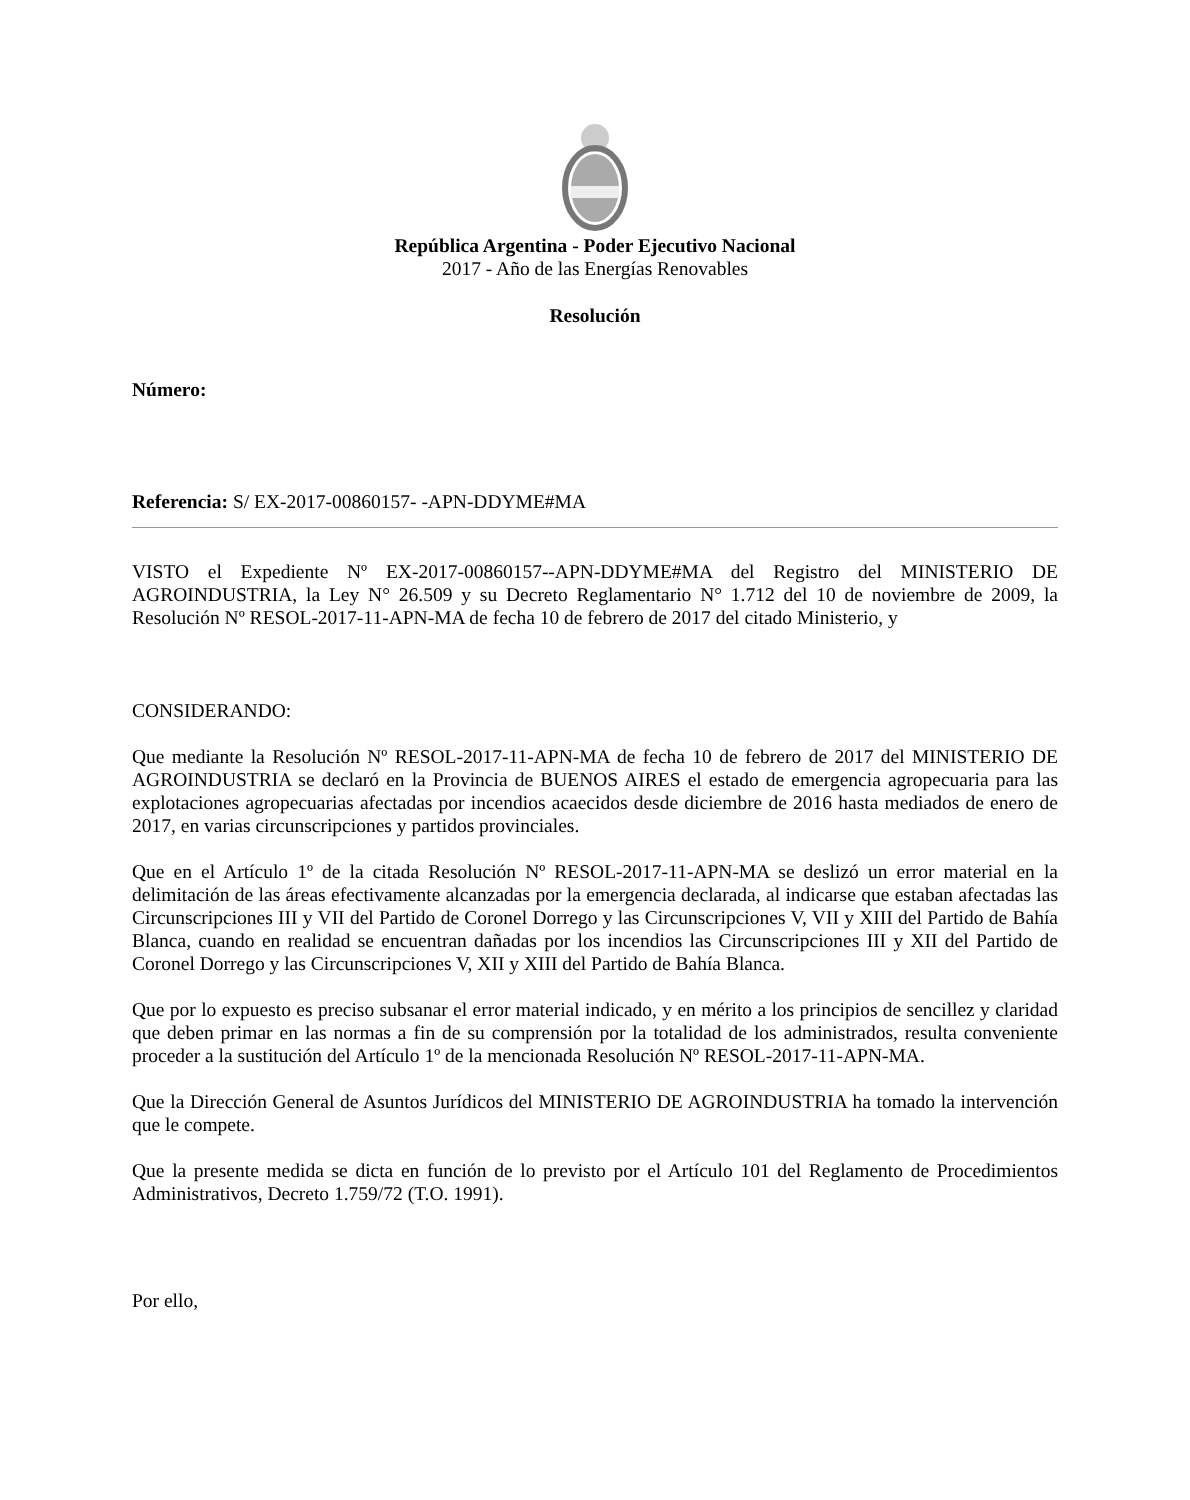República Argentina - Poder Ejecutivo Nacional
2017 - Año de las Energías Renovables
Resolución
Número:
Referencia: S/ EX-2017-00860157- -APN-DDYME#MA
VISTO el Expediente Nº EX-2017-00860157--APN-DDYME#MA del Registro del MINISTERIO DE AGROINDUSTRIA, la Ley N° 26.509 y su Decreto Reglamentario N° 1.712 del 10 de noviembre de 2009, la Resolución Nº RESOL-2017-11-APN-MA de fecha 10 de febrero de 2017 del citado Ministerio, y
CONSIDERANDO:
Que mediante la Resolución Nº RESOL-2017-11-APN-MA de fecha 10 de febrero de 2017 del MINISTERIO DE AGROINDUSTRIA se declaró en la Provincia de BUENOS AIRES el estado de emergencia agropecuaria para las explotaciones agropecuarias afectadas por incendios acaecidos desde diciembre de 2016 hasta mediados de enero de 2017, en varias circunscripciones y partidos provinciales.
Que en el Artículo 1º de la citada Resolución Nº RESOL-2017-11-APN-MA se deslizó un error material en la delimitación de las áreas efectivamente alcanzadas por la emergencia declarada, al indicarse que estaban afectadas las Circunscripciones III y VII del Partido de Coronel Dorrego y las Circunscripciones V, VII y XIII del Partido de Bahía Blanca, cuando en realidad se encuentran dañadas por los incendios las Circunscripciones III y XII del Partido de Coronel Dorrego y las Circunscripciones V, XII y XIII del Partido de Bahía Blanca.
Que por lo expuesto es preciso subsanar el error material indicado, y en mérito a los principios de sencillez y claridad que deben primar en las normas a fin de su comprensión por la totalidad de los administrados, resulta conveniente proceder a la sustitución del Artículo 1º de la mencionada Resolución Nº RESOL-2017-11-APN-MA.
Que la Dirección General de Asuntos Jurídicos del MINISTERIO DE AGROINDUSTRIA ha tomado la intervención que le compete.
Que la presente medida se dicta en función de lo previsto por el Artículo 101 del Reglamento de Procedimientos Administrativos, Decreto 1.759/72 (T.O. 1991).
Por ello,